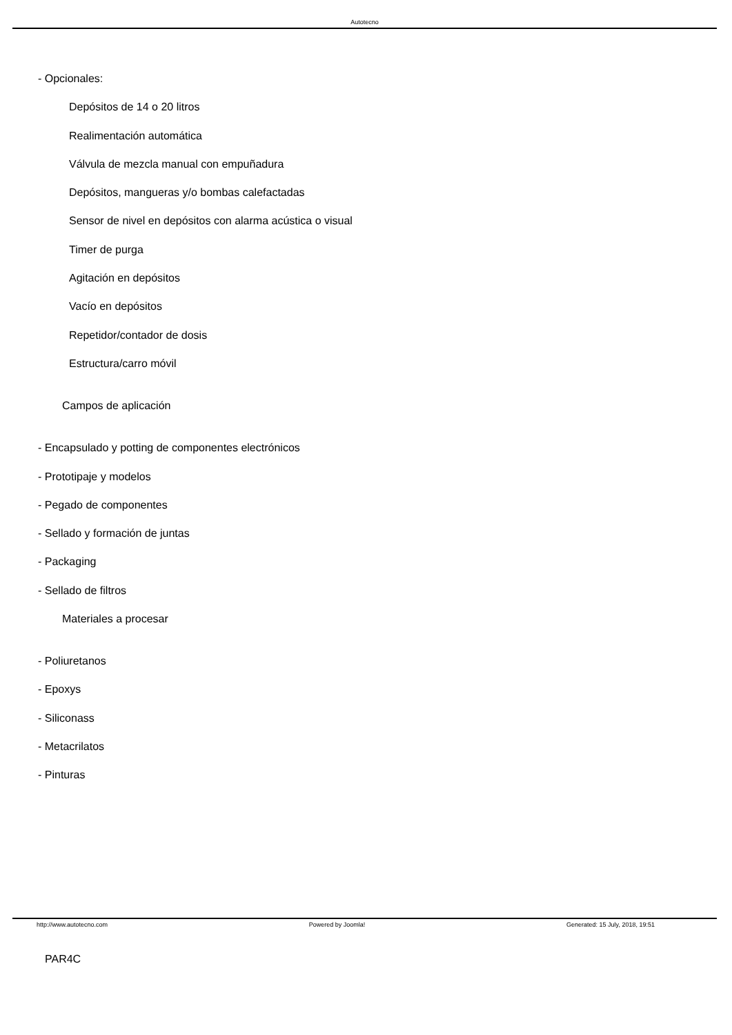Autotecno
- Opcionales:
Depósitos de 14 o 20 litros
Realimentación automática
Válvula de mezcla manual con empuñadura
Depósitos, mangueras y/o bombas calefactadas
Sensor de nivel en depósitos con alarma acústica o visual
Timer de purga
Agitación en depósitos
Vacío en depósitos
Repetidor/contador de dosis
Estructura/carro móvil
Campos de aplicación
- Encapsulado y potting de componentes electrónicos
- Prototipaje y modelos
- Pegado de componentes
- Sellado y formación de juntas
- Packaging
- Sellado de filtros
Materiales a procesar
- Poliuretanos
- Epoxys
- Siliconass
- Metacrilatos
- Pinturas
PAR4C
http://www.autotecno.com Powered by Joomla! Generated: 15 July, 2018, 19:51